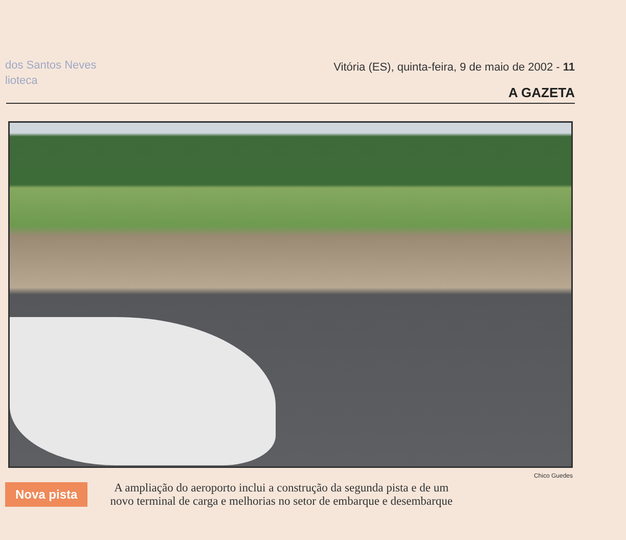dos Santos Neves
lioteca
Vitória (ES), quinta-feira, 9 de maio de 2002 - 11
A GAZETA
Chico Guedes
Nova pista
A ampliação do aeroporto inclui a construção da segunda pista e de um
novo terminal de carga e melhorias no setor de embarque e desembarque